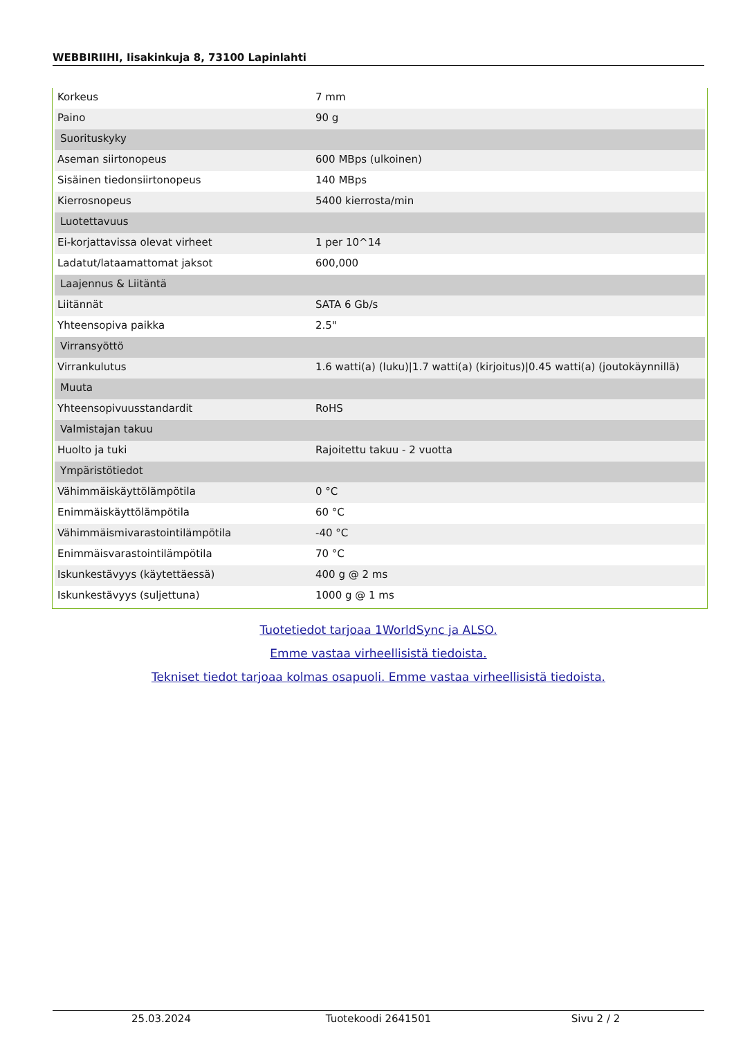WEBBIRIIHI, Iisakinkuja 8, 73100 Lapinlahti
| Korkeus | 7 mm |
| Paino | 90 g |
| Suorituskyky | |
| Aseman siirtonopeus | 600 MBps (ulkoinen) |
| Sisäinen tiedonsiirtonopeus | 140 MBps |
| Kierrosnopeus | 5400 kierrosta/min |
| Luotettavuus | |
| Ei-korjattavissa olevat virheet | 1 per 10^14 |
| Ladatut/lataamattomat jaksot | 600,000 |
| Laajennus & Liitäntä | |
| Liitännät | SATA 6 Gb/s |
| Yhteensopiva paikka | 2.5" |
| Virransyöttö | |
| Virrankulutus | 1.6 watti(a) (luku)/1.7 watti(a) (kirjoitus)/0.45 watti(a) (joutokäynnillä) |
| Muuta | |
| Yhteensopivuusstandardit | RoHS |
| Valmistajan takuu | |
| Huolto ja tuki | Rajoitettu takuu - 2 vuotta |
| Ympäristötiedot | |
| Vähimmäiskäyttölämpötila | 0 °C |
| Enimmäiskäyttölämpötila | 60 °C |
| Vähimmäismivarastointilämpötila | -40 °C |
| Enimmäisvarastointilämpötila | 70 °C |
| Iskunkestävyys (käytettäessä) | 400 g @ 2 ms |
| Iskunkestävyys (suljettuna) | 1000 g @ 1 ms |
Tuotetiedot tarjoaa 1WorldSync ja ALSO.
Emme vastaa virheellisistä tiedoista.
Tekniset tiedot tarjoaa kolmas osapuoli. Emme vastaa virheellisistä tiedoista.
25.03.2024 Tuotekoodi 2641501 Sivu 2 / 2